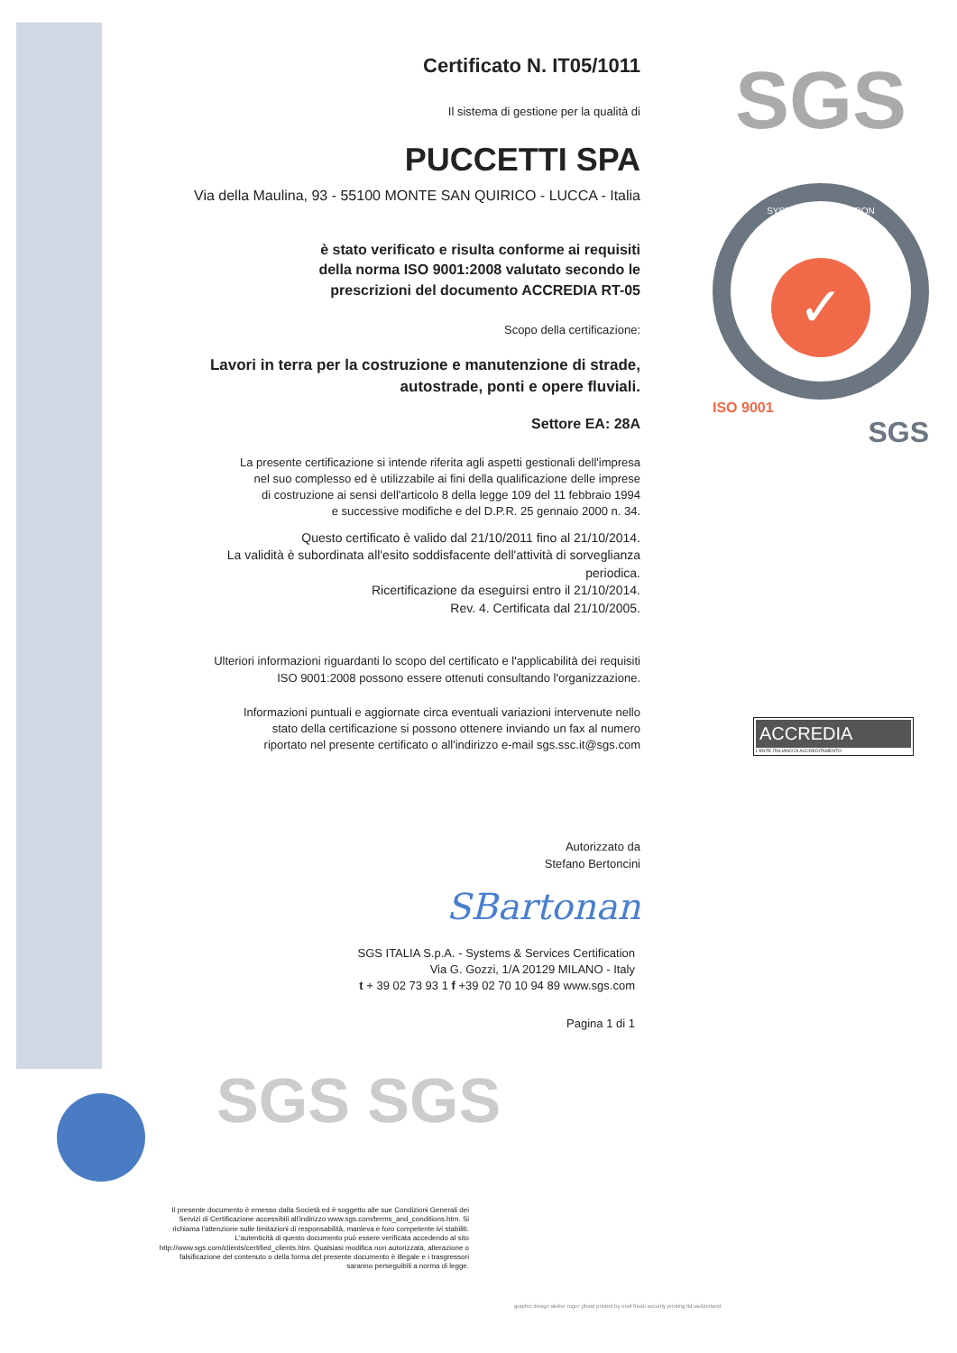Certificato N. IT05/1011
Il sistema di gestione per la qualità di
PUCCETTI SPA
Via della Maulina, 93 - 55100 MONTE SAN QUIRICO - LUCCA - Italia
è stato verificato e risulta conforme ai requisiti
della norma ISO 9001:2008 valutato secondo le
prescrizioni del documento ACCREDIA RT-05
Scopo della certificazione:
Lavori in terra per la costruzione e manutenzione di strade,
autostrade, ponti e opere fluviali.
Settore EA: 28A
La presente certificazione si intende riferita agli aspetti gestionali dell'impresa
nel suo complesso ed è utilizzabile ai fini della qualificazione delle imprese
di costruzione ai sensi dell'articolo 8 della legge 109 del 11 febbraio 1994
e successive modifiche e del D.P.R. 25 gennaio 2000 n. 34.
Questo certificato è valido dal 21/10/2011 fino al 21/10/2014.
La validità è subordinata all'esito soddisfacente dell'attività di sorveglianza periodica.
Ricertificazione da eseguirsi entro il 21/10/2014.
Rev. 4. Certificata dal 21/10/2005.
Ulteriori informazioni riguardanti lo scopo del certificato e l'applicabilità dei requisiti
ISO 9001:2008 possono essere ottenuti consultando l'organizzazione.
Informazioni puntuali e aggiornate circa eventuali variazioni intervenute nello
stato della certificazione si possono ottenere inviando un fax al numero
riportato nel presente certificato o all'indirizzo e-mail sgs.ssc.it@sgs.com
Autorizzato da
Stefano Bertoncini
SBartonan
SGS ITALIA S.p.A. - Systems & Services Certification
Via G. Gozzi, 1/A 20129 MILANO - Italy
t + 39 02 73 93 1 f +39 02 70 10 94 89 www.sgs.com
Pagina 1 di 1
SGS
SYSTEM CERTIFICATION
✓
ISO 9001
SGS
ACCREDIA
L'ENTE ITALIANO DI ACCREDITAMENTO
SGS SGS
Il presente documento è emesso dalla Società ed è soggetto alle sue Condizioni Generali dei Servizi di Certificazione accessibili all'indirizzo www.sgs.com/terms_and_conditions.htm. Si richiama l'attenzione sulle limitazioni di responsabilità, manleva e foro competente ivi stabiliti. L'autenticità di questo documento può essere verificata accedendo al sito http://www.sgs.com/clients/certified_clients.htm. Qualsiasi modifica non autorizzata, alterazione o falsificazione del contenuto o della forma del presente documento è illegale e i trasgressori saranno perseguibili a norma di legge.
graphic design atelier roger pfund printed by orell füssli security printing ltd switzerland